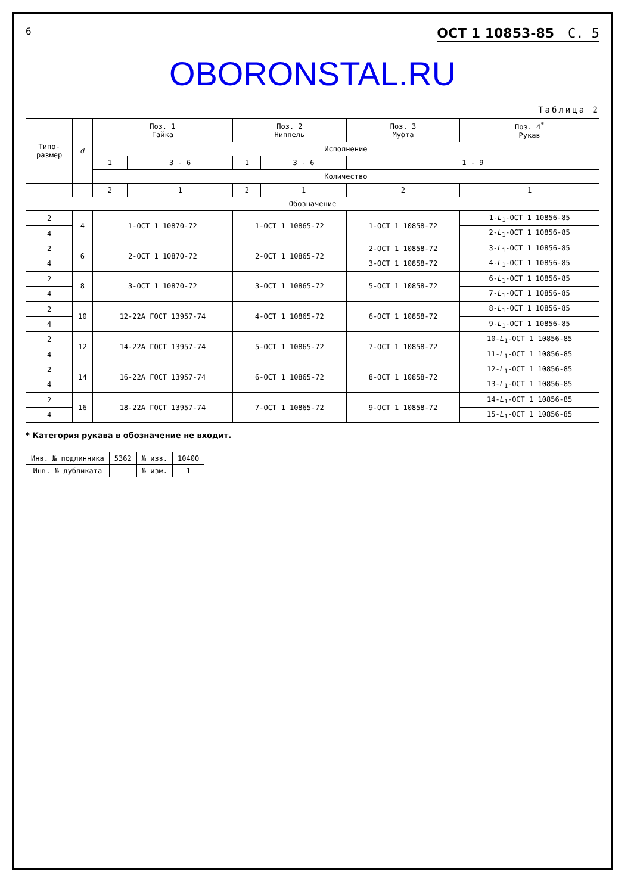6 ОСТ 1 10853-85 С. 5
OBORONSTAL.RU
Таблица 2
| Типо- размер | d | Поз. 1 Гайка | | Поз. 2 Ниппель | | Поз. 3 Муфта | Поз. 4<sup>*</sup> Рукав |
| --- | --- | --- | --- | --- | --- | --- | --- |
| | | Исполнение | | | | | |
| | | 1 | 3 - 6 | 1 | 3 - 6 | 1 - 9 | |
| | | Количество | | | | | |
| | | 2 | 1 | 2 | 1 | 2 | 1 |
| Обозначение | | | | | | | |
| 2 | 4 | 1-ОСТ 1 10870-72 | | 1-ОСТ 1 10865-72 | | 1-ОСТ 1 10858-72 | 1- L<sub>1</sub>-ОСТ 1 10856-85 |
| 4 | | | | | | | 2- L<sub>1</sub>-ОСТ 1 10856-85 |
| 2 | 6 | 2-ОСТ 1 10870-72 | | 2-ОСТ 1 10865-72 | | 2-ОСТ 1 10858-72 | 3- L<sub>1</sub>-ОСТ 1 10856-85 |
| 4 | | | | | | 3-ОСТ 1 10858-72 | 4- L<sub>1</sub>-ОСТ 1 10856-85 |
| 2 | 8 | 3-ОСТ 1 10870-72 | | 3-ОСТ 1 10865-72 | | 5-ОСТ 1 10858-72 | 6- L<sub>1</sub>-ОСТ 1 10856-85 |
| 4 | | | | | | | 7- L<sub>1</sub>-ОСТ 1 10856-85 |
| 2 | 10 | 12-22А ГОСТ 13957-74 | | 4-ОСТ 1 10865-72 | | 6-ОСТ 1 10858-72 | 8- L<sub>1</sub>-ОСТ 1 10856-85 |
| 4 | | | | | | | 9- L<sub>1</sub>-ОСТ 1 10856-85 |
| 2 | 12 | 14-22А ГОСТ 13957-74 | | 5-ОСТ 1 10865-72 | | 7-ОСТ 1 10858-72 | 10- L<sub>1</sub>-ОСТ 1 10856-85 |
| 4 | | | | | | | 11- L<sub>1</sub>-ОСТ 1 10856-85 |
| 2 | 14 | 16-22А ГОСТ 13957-74 | | 6-ОСТ 1 10865-72 | | 8-ОСТ 1 10858-72 | 12- L<sub>1</sub>-ОСТ 1 10856-85 |
| 4 | | | | | | | 13- L<sub>1</sub>-ОСТ 1 10856-85 |
| 2 | 16 | 18-22А ГОСТ 13957-74 | | 7-ОСТ 1 10865-72 | | 9-ОСТ 1 10858-72 | 14- L<sub>1</sub>-ОСТ 1 10856-85 |
| 4 | | | | | | | 15- L<sub>1</sub>-ОСТ 1 10856-85 |
* Категория рукава в обозначение не входит.
| Инв. № подлинника | 5362 | № изв. | 10400 |
| Инв. № дубликата | | № изм. | 1 |